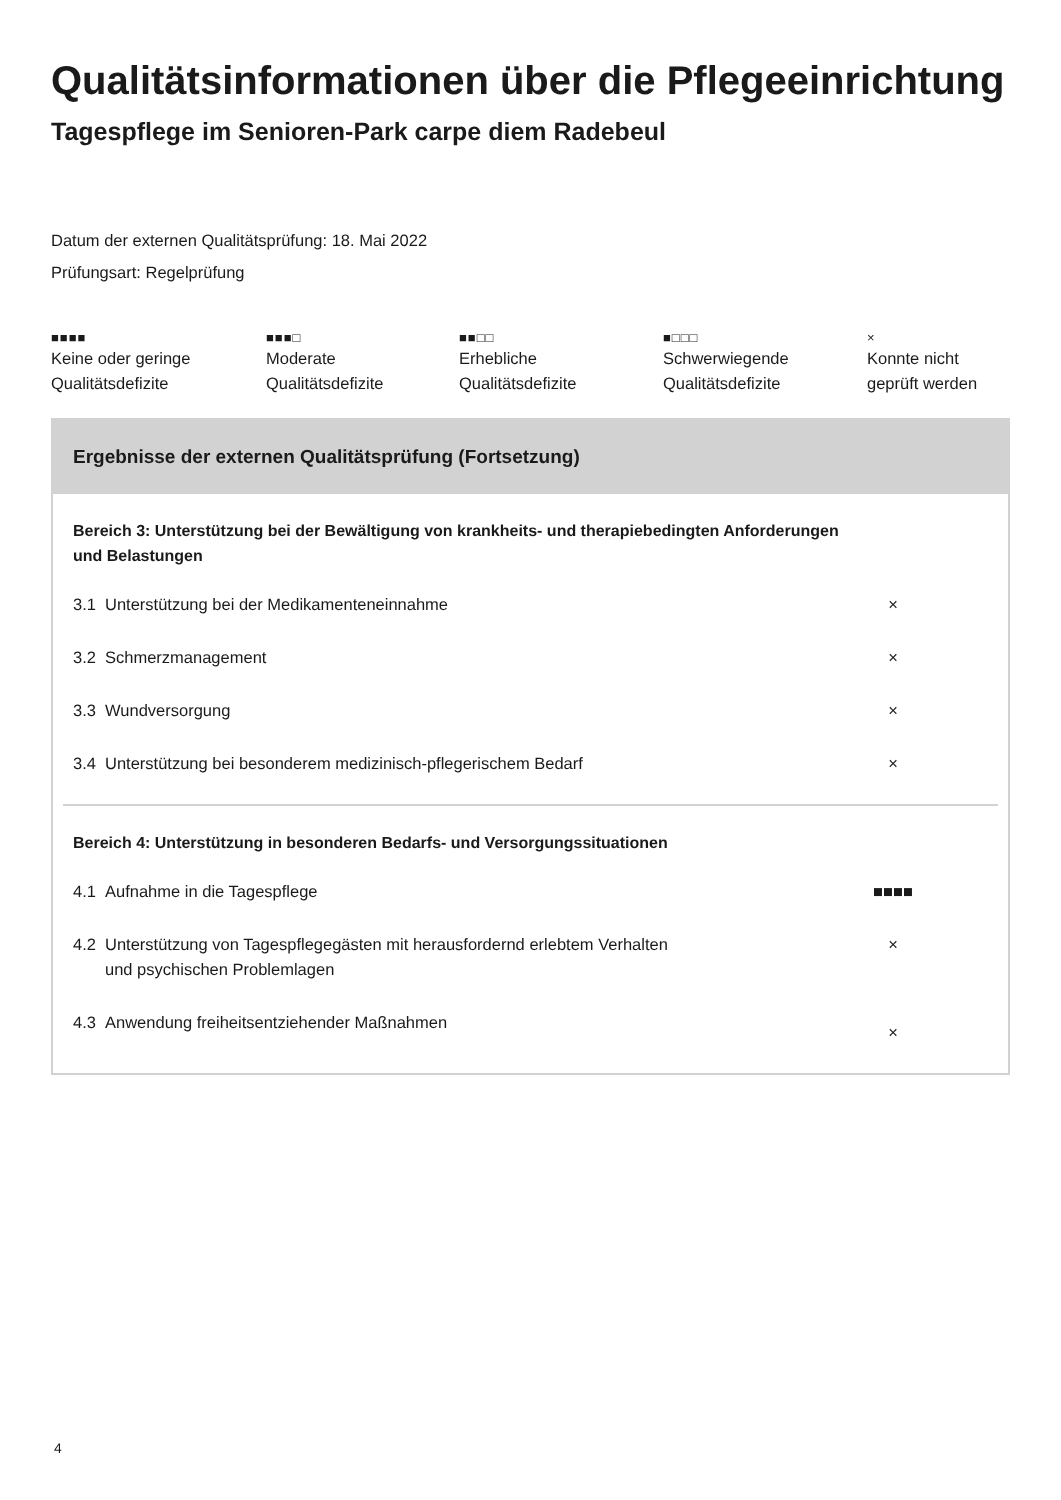Qualitätsinformationen über die Pflegeeinrichtung
Tagespflege im Senioren-Park carpe diem Radebeul
Datum der externen Qualitätsprüfung: 18. Mai 2022
Prüfungsart: Regelprüfung
■■■■
Keine oder geringe
Qualitätsdefizite
■■■□
Moderate
Qualitätsdefizite
■■□□
Erhebliche
Qualitätsdefizite
■□□□
Schwerwiegende
Qualitätsdefizite
×
Konnte nicht
geprüft werden
Ergebnisse der externen Qualitätsprüfung (Fortsetzung)
| Bereich 3: Unterstützung bei der Bewältigung von krankheits- und therapiebedingten Anforderungen und Belastungen | | |
| 3.1 | Unterstützung bei der Medikamenteneinnahme | × |
| 3.2 | Schmerzmanagement | × |
| 3.3 | Wundversorgung | × |
| 3.4 | Unterstützung bei besonderem medizinisch-pflegerischem Bedarf | × |
| Bereich 4: Unterstützung in besonderen Bedarfs- und Versorgungssituationen | | |
| 4.1 | Aufnahme in die Tagespflege | ■■■■ |
| 4.2 | Unterstützung von Tagespflegegästen mit herausfordernd erlebtem Verhalten und psychischen Problemlagen | × |
| 4.3 | Anwendung freiheitsentziehender Maßnahmen | × |
4